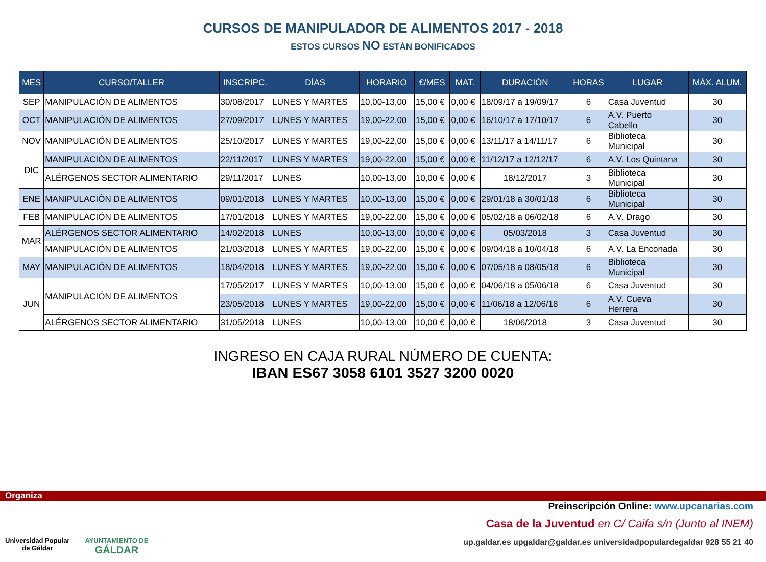CURSOS DE MANIPULADOR DE ALIMENTOS 2017 - 2018
ESTOS CURSOS NO ESTÁN BONIFICADOS
| MES | CURSO/TALLER | INSCRIPC. | DÍAS | HORARIO | €/MES | MAT. | DURACIÓN | HORAS | LUGAR | MÁX. ALUM. |
| --- | --- | --- | --- | --- | --- | --- | --- | --- | --- | --- |
| SEP | MANIPULACIÓN DE ALIMENTOS | 30/08/2017 | LUNES Y MARTES | 10,00-13,00 | 15,00 € | 0,00 € | 18/09/17 a 19/09/17 | 6 | Casa Juventud | 30 |
| OCT | MANIPULACIÓN DE ALIMENTOS | 27/09/2017 | LUNES Y MARTES | 19,00-22,00 | 15,00 € | 0,00 € | 16/10/17 a 17/10/17 | 6 | A.V. Puerto Cabello | 30 |
| NOV | MANIPULACIÓN DE ALIMENTOS | 25/10/2017 | LUNES Y MARTES | 19,00-22,00 | 15,00 € | 0,00 € | 13/11/17 a 14/11/17 | 6 | Biblioteca Municipal | 30 |
| DIC | MANIPULACIÓN DE ALIMENTOS | 22/11/2017 | LUNES Y MARTES | 19,00-22,00 | 15,00 € | 0,00 € | 11/12/17 a 12/12/17 | 6 | A.V. Los Quintana | 30 |
| | ALÉRGENOS SECTOR ALIMENTARIO | 29/11/2017 | LUNES | 10,00-13,00 | 10,00 € | 0,00 € | 18/12/2017 | 3 | Biblioteca Municipal | 30 |
| ENE | MANIPULACIÓN DE ALIMENTOS | 09/01/2018 | LUNES Y MARTES | 10,00-13,00 | 15,00 € | 0,00 € | 29/01/18 a 30/01/18 | 6 | Biblioteca Municipal | 30 |
| FEB | MANIPULACIÓN DE ALIMENTOS | 17/01/2018 | LUNES Y MARTES | 19,00-22,00 | 15,00 € | 0,00 € | 05/02/18 a 06/02/18 | 6 | A.V. Drago | 30 |
| MAR | ALÉRGENOS SECTOR ALIMENTARIO | 14/02/2018 | LUNES | 10,00-13,00 | 10,00 € | 0,00 € | 05/03/2018 | 3 | Casa Juventud | 30 |
| | MANIPULACIÓN DE ALIMENTOS | 21/03/2018 | LUNES Y MARTES | 19,00-22,00 | 15,00 € | 0,00 € | 09/04/18 a 10/04/18 | 6 | A.V. La Enconada | 30 |
| MAY | MANIPULACIÓN DE ALIMENTOS | 18/04/2018 | LUNES Y MARTES | 19,00-22,00 | 15,00 € | 0,00 € | 07/05/18 a 08/05/18 | 6 | Biblioteca Municipal | 30 |
| JUN | MANIPULACIÓN DE ALIMENTOS | 17/05/2017 | LUNES Y MARTES | 10,00-13,00 | 15,00 € | 0,00 € | 04/06/18 a 05/06/18 | 6 | Casa Juventud | 30 |
| | | 23/05/2018 | LUNES Y MARTES | 19,00-22,00 | 15,00 € | 0,00 € | 11/06/18 a 12/06/18 | 6 | A.V. Cueva Herrera | 30 |
| | ALÉRGENOS SECTOR ALIMENTARIO | 31/05/2018 | LUNES | 10,00-13,00 | 10,00 € | 0,00 € | 18/06/2018 | 3 | Casa Juventud | 30 |
INGRESO EN CAJA RURAL NÚMERO DE CUENTA:
IBAN ES67 3058 6101 3527 3200 0020
Organiza
Universidad Popular
de Gáldar
AYUNTAMIENTO DE
GÁLDAR
Preinscripción Online: www.upcanarias.com
Casa de la Juventud en C/ Caifa s/n (Junto al INEM)
up.galdar.es upgaldar@galdar.es universidadpopulardegaldar 928 55 21 40